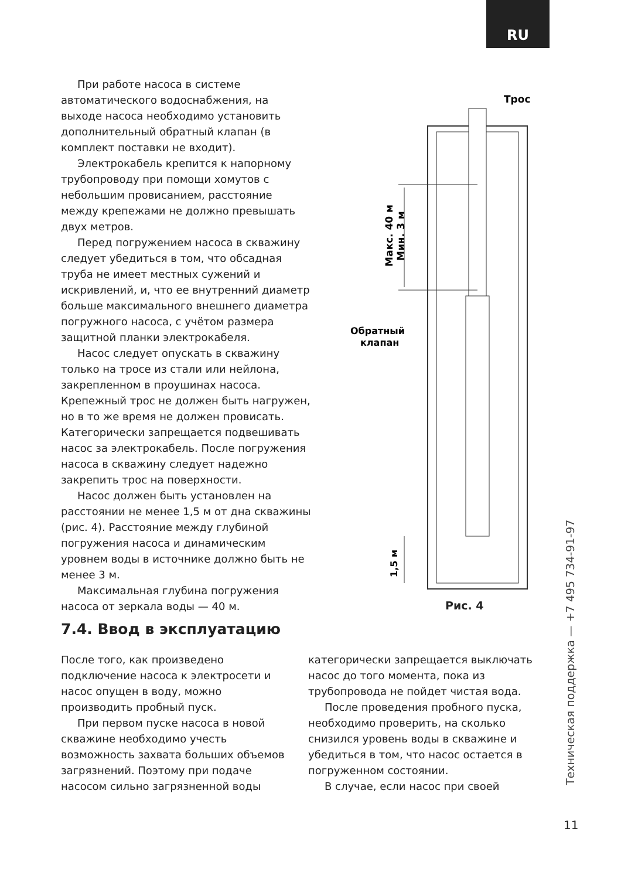RU
При работе насоса в системе автоматического водоснабжения, на выходе насоса необходимо установить дополнительный обратный клапан (в комплект поставки не входит).
Электрокабель крепится к напорному трубопроводу при помощи хомутов с небольшим провисанием, расстояние между крепежами не должно превышать двух метров.
Перед погружением насоса в скважину следует убедиться в том, что обсадная труба не имеет местных сужений и искривлений, и, что ее внутренний диаметр больше максимального внешнего диаметра погружного насоса, с учётом размера защитной планки электрокабеля.
Насос следует опускать в скважину только на тросе из стали или нейлона, закрепленном в проушинах насоса. Крепежный трос не должен быть нагружен, но в то же время не должен провисать. Категорически запрещается подвешивать насос за электрокабель. После погружения насоса в скважину следует надежно закрепить трос на поверхности.
Насос должен быть установлен на расстоянии не менее 1,5 м от дна скважины (рис. 4). Расстояние между глубиной погружения насоса и динамическим уровнем воды в источнике должно быть не менее 3 м.
Максимальная глубина погружения насоса от зеркала воды — 40 м.
.
Трос
Макс. 40 м
Мин. 3 м
Обратный
клапан
1,5 м
Рис. 4
7.4. Ввод в эксплуатацию
После того, как произведено подключение насоса к электросети и насос опущен в воду, можно производить пробный пуск.
При первом пуске насоса в новой скважине необходимо учесть возможность захвата больших объемов загрязнений. Поэтому при подаче насосом сильно загрязненной воды
категорически запрещается выключать насос до того момента, пока из трубопровода не пойдет чистая вода.
После проведения пробного пуска, необходимо проверить, на сколько снизился уровень воды в скважине и убедиться в том, что насос остается в погруженном состоянии.
В случае, если насос при своей
Техническая поддержка — +7 495 734-91-97
11